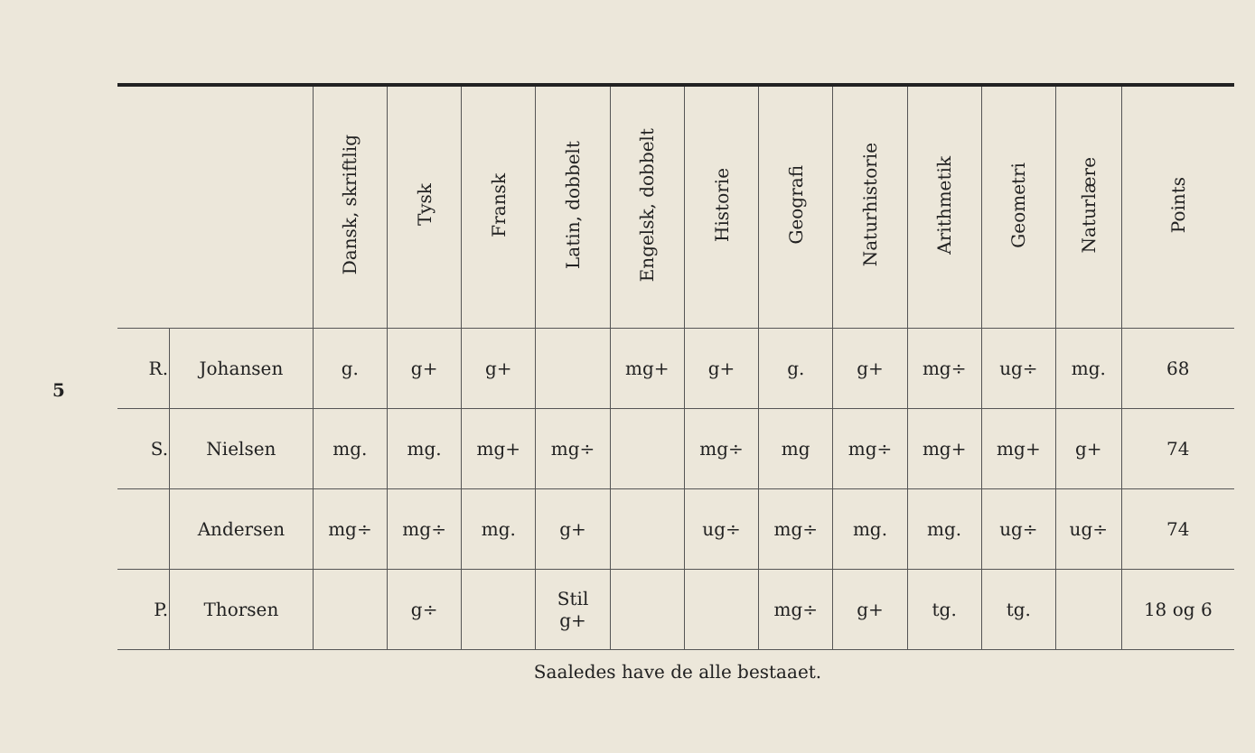5
| | | Dansk, skriftlig | Tysk | Fransk | Latin, dobbelt | Engelsk, dobbelt | Historie | Geografi | Naturhistorie | Arithmetik | Geometri | Naturlære | Points |
| --- | --- | --- | --- | --- | --- | --- | --- | --- | --- | --- | --- | --- | --- |
| R. | Johansen | g. | g+ | g+ | | mg+ | g+ | g. | g+ | mg÷ | ug÷ | mg. | 68 |
| S. | Nielsen | mg. | mg. | mg+ | mg÷ | | mg÷ | mg | mg÷ | mg+ | mg+ | g+ | 74 |
| | Andersen | mg÷ | mg÷ | mg. | g+ | | ug÷ | mg÷ | mg. | mg. | ug÷ | ug÷ | 74 |
| P. | Thorsen | | g÷ | | Stil g+ | | | mg÷ | g+ | tg. | tg. | | 18 og 6 |
Saaledes have de alle bestaaet.